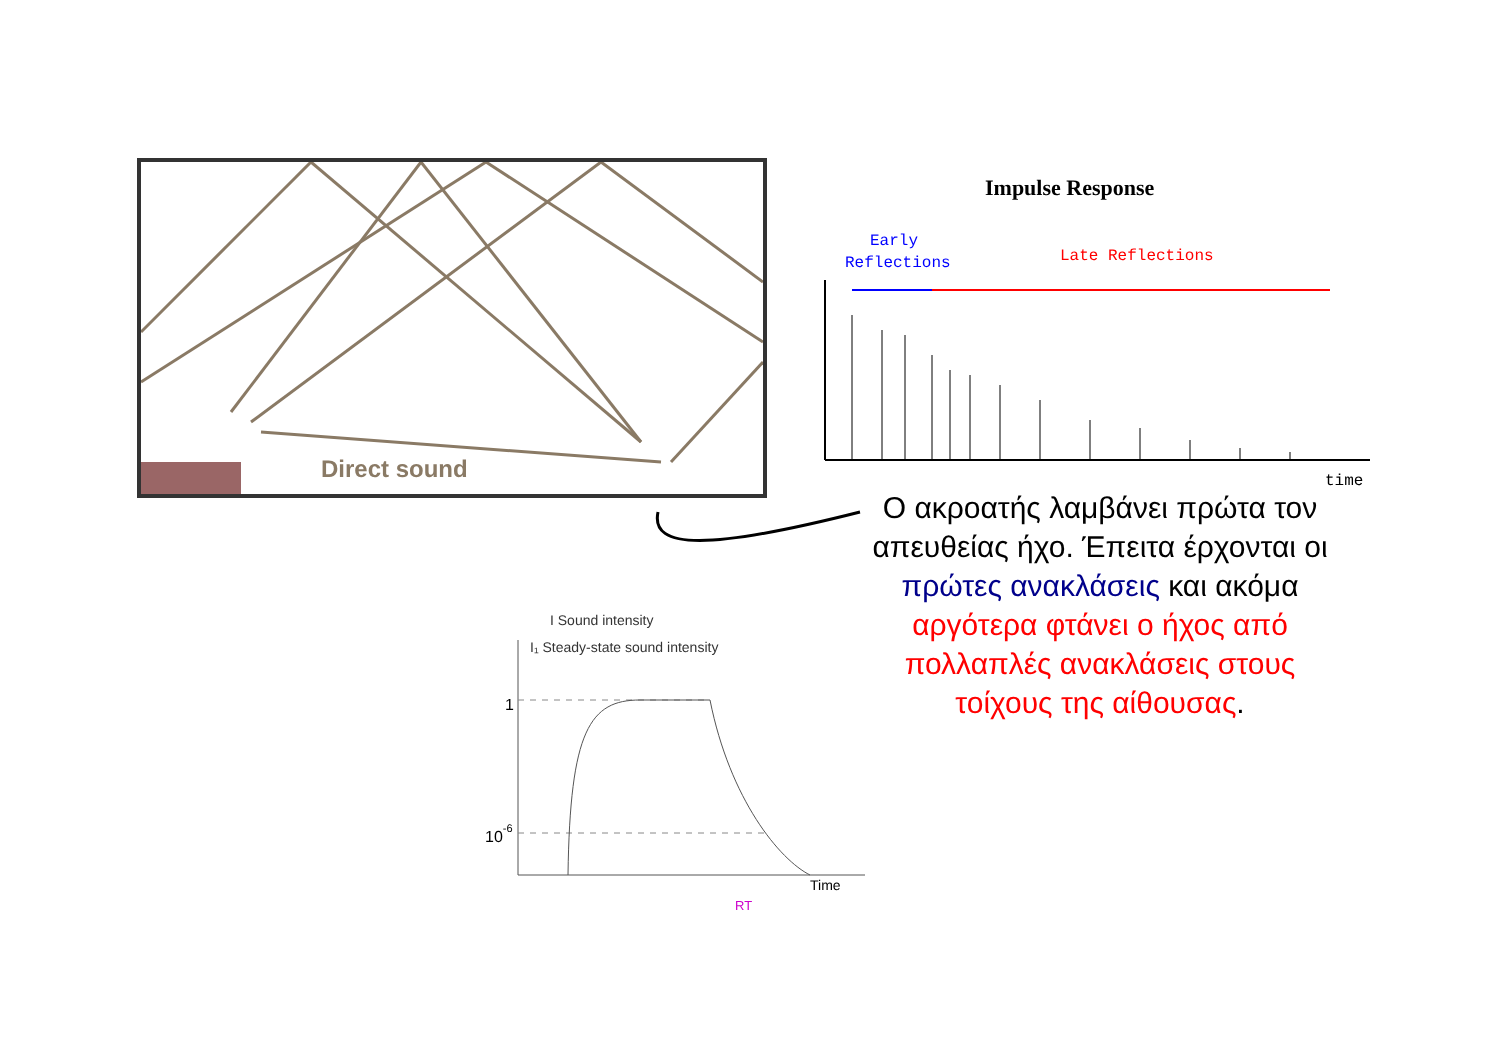Direct sound
Impulse Response
Early
Reflections
Late Reflections
time
Ο ακροατής λαμβάνει πρώτα τον απευθείας ήχο. Έπειτα έρχονται οι πρώτες ανακλάσεις και ακόμα αργότερα φτάνει ο ήχος από πολλαπλές ανακλάσεις στους τοίχους της αίθουσας.
I Sound intensity
I₁ Steady-state sound intensity
1
10-6
Time
RT